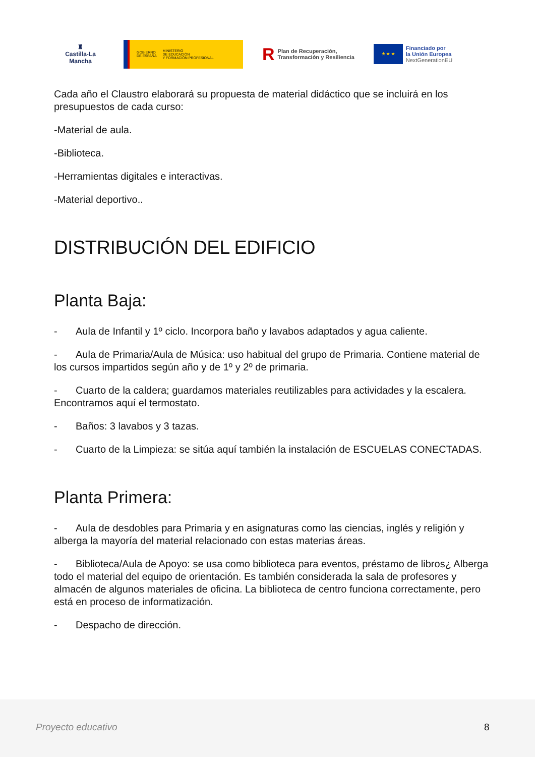♜
Castilla-La Mancha
GOBIERNO
DE ESPAÑA
MINISTERIO
DE EDUCACIÓN
Y FORMACIÓN PROFESIONAL
R Plan de Recuperación,
Transformación y Resiliencia
★ ★ ★ Financiado por
la Unión Europea
NextGenerationEU
Cada año el Claustro elaborará su propuesta de material didáctico que se incluirá en los presupuestos de cada curso:
-Material de aula.
-Biblioteca.
-Herramientas digitales e interactivas.
-Material deportivo..
DISTRIBUCIÓN DEL EDIFICIO
Planta Baja:
- Aula de Infantil y 1º ciclo. Incorpora baño y lavabos adaptados y agua caliente.
- Aula de Primaria/Aula de Música: uso habitual del grupo de Primaria. Contiene material de los cursos impartidos según año y de 1º y 2º de primaria.
- Cuarto de la caldera; guardamos materiales reutilizables para actividades y la escalera. Encontramos aquí el termostato.
- Baños: 3 lavabos y 3 tazas.
- Cuarto de la Limpieza: se sitúa aquí también la instalación de ESCUELAS CONECTADAS.
Planta Primera:
- Aula de desdobles para Primaria y en asignaturas como las ciencias, inglés y religión y alberga la mayoría del material relacionado con estas materias áreas.
- Biblioteca/Aula de Apoyo: se usa como biblioteca para eventos, préstamo de libros¿ Alberga todo el material del equipo de orientación. Es también considerada la sala de profesores y almacén de algunos materiales de oficina. La biblioteca de centro funciona correctamente, pero está en proceso de informatización.
- Despacho de dirección.
Proyecto educativo 8